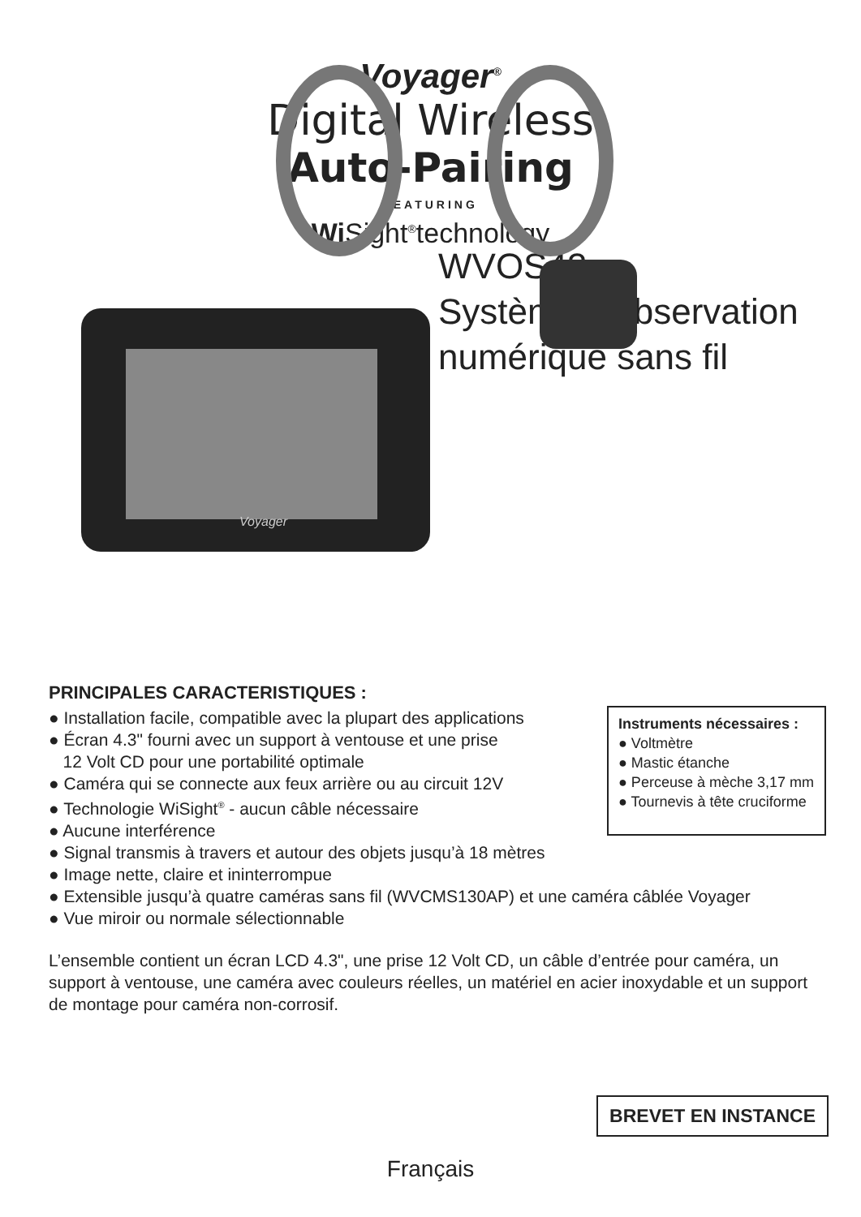Voyager<sup>®</sup>
Digital Wireless
Auto-Pairing
FEATURING
Wi Sight<sup>®</sup>technology
Voyager
WVOS43
Système d'observation
numérique sans fil
Instruments nécessaires :
● Voltmètre
● Mastic étanche
● Perceuse à mèche 3,17 mm
● Tournevis à tête cruciforme
PRINCIPALES CARACTERISTIQUES :
● Installation facile, compatible avec la plupart des applications
● Écran 4.3" fourni avec un support à ventouse et une prise
12 Volt CD pour une portabilité optimale
● Caméra qui se connecte aux feux arrière ou au circuit 12V
● Technologie WiSight<sup>®</sup> - aucun câble nécessaire
● Aucune interférence
● Signal transmis à travers et autour des objets jusqu’à 18 mètres
● Image nette, claire et ininterrompue
● Extensible jusqu’à quatre caméras sans fil (WVCMS130AP) et une caméra câblée Voyager
● Vue miroir ou normale sélectionnable
L’ensemble contient un écran LCD 4.3", une prise 12 Volt CD, un câble d’entrée pour caméra, un support à ventouse, une caméra avec couleurs réelles, un matériel en acier inoxydable et un support de montage pour caméra non-corrosif.
BREVET EN INSTANCE
Français